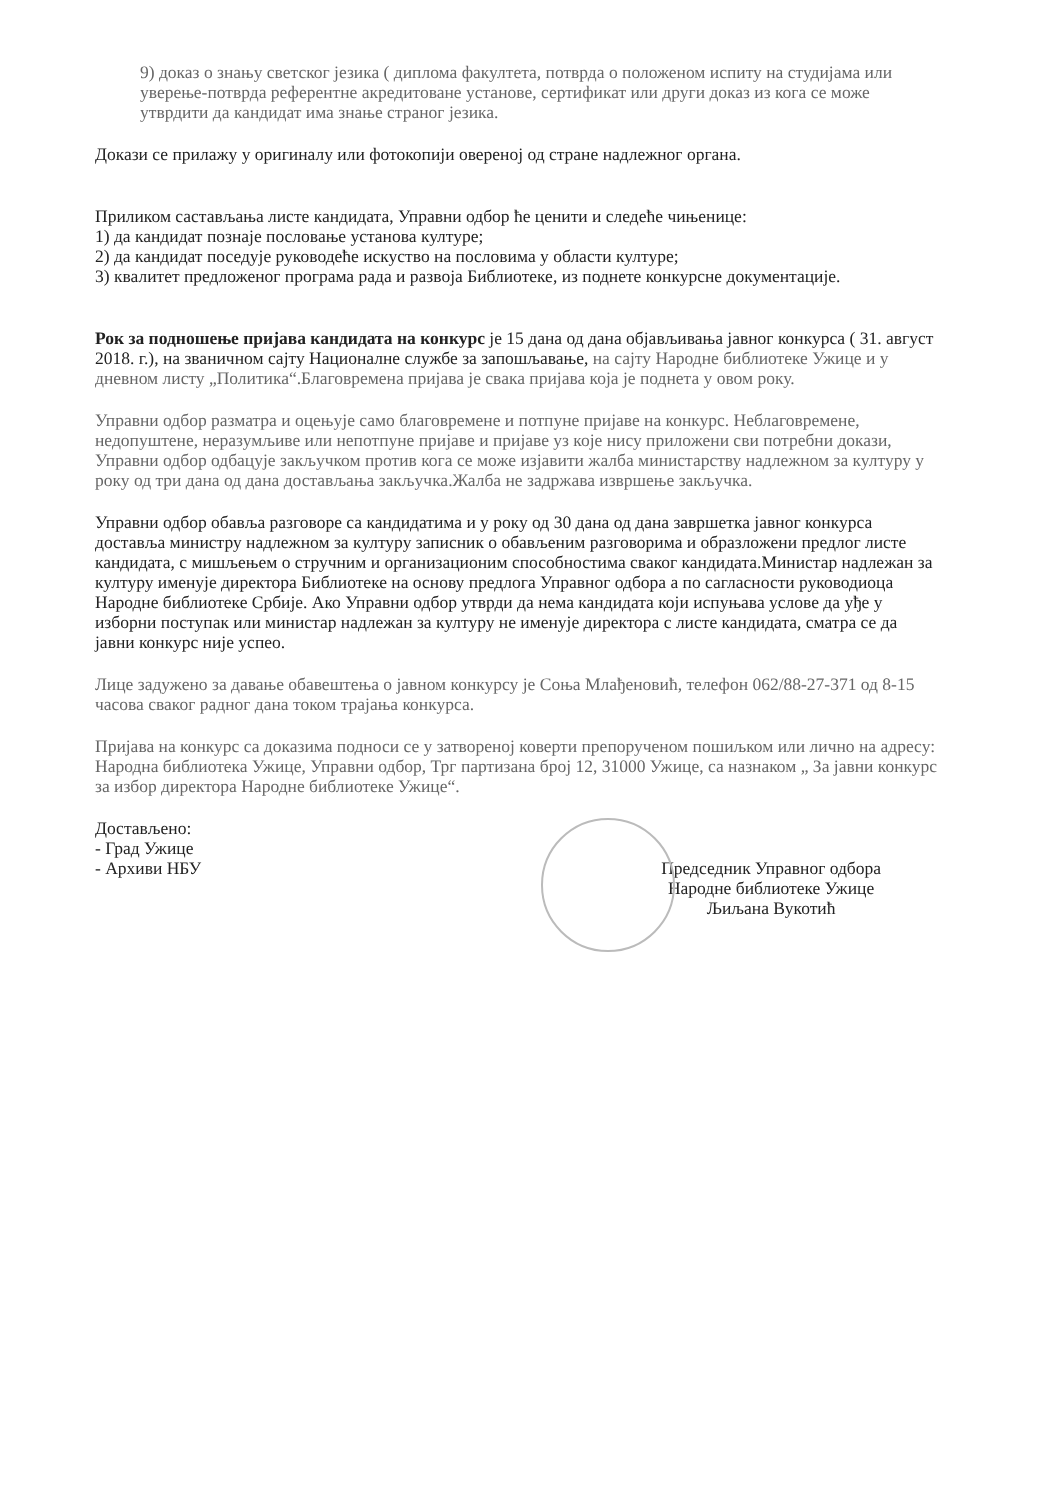9) доказ о знању светског језика ( диплома факултета, потврда о положеном испиту на студијама или уверење-потврда референтне акредитоване установе, сертификат или други доказ из кога се може утврдити да кандидат има знање страног језика.
Докази се прилажу у оригиналу или фотокопији овереној од стране надлежног органа.
Приликом састављања листе кандидата, Управни одбор ће ценити и следеће чињенице:
1) да кандидат познаје пословање установа културе;
2) да кандидат поседује руководеће искуство на пословима у области културе;
3) квалитет предложеног програма рада и развоја Библиотеке, из поднете конкурсне документације.
Рок за подношење пријава кандидата на конкурс је 15 дана од дана објављивања јавног конкурса ( 31. август 2018. г.), на званичном сајту Националне службе за запошљавање, на сајту Народне библиотеке Ужице и у дневном листу „Политика“.Благовремена пријава је свака пријава која је поднета у овом року.
Управни одбор разматра и оцењује само благовремене и потпуне пријаве на конкурс. Неблаговремене, недопуштене, неразумљиве или непотпуне пријаве и пријаве уз које нису приложени сви потребни докази, Управни одбор одбацује закључком против кога се може изјавити жалба министарству надлежном за културу у року од три дана од дана достављања закључка.Жалба не задржава извршење закључка.
Управни одбор обавља разговоре са кандидатима и у року од 30 дана од дана завршетка јавног конкурса доставља министру надлежном за културу записник о обављеним разговорима и образложени предлог листе кандидата, с мишљењем о стручним и организационим способностима сваког кандидата.Министар надлежан за културу именује директора Библиотеке на основу предлога Управног одбора а по сагласности руководиоца Народне библиотеке Србије. Ако Управни одбор утврди да нема кандидата који испуњава услове да уђе у изборни поступак или министар надлежан за културу не именује директора с листе кандидата, сматра се да јавни конкурс није успео.
Лице задужено за давање обавештења о јавном конкурсу је Соња Млађеновић, телефон 062/88-27-371 од 8-15 часова сваког радног дана током трајања конкурса.
Пријава на конкурс са доказима подноси се у затвореној коверти препорученом пошиљком или лично на адресу: Народна библиотека Ужице, Управни одбор, Трг партизана број 12, 31000 Ужице, са назнаком „ За јавни конкурс за избор директора Народне библиотеке Ужице“.
Достављено:
- Град Ужице
- Архиви НБУ
Председник Управног одбора
Народне библиотеке Ужице
Љиљана Вукотић